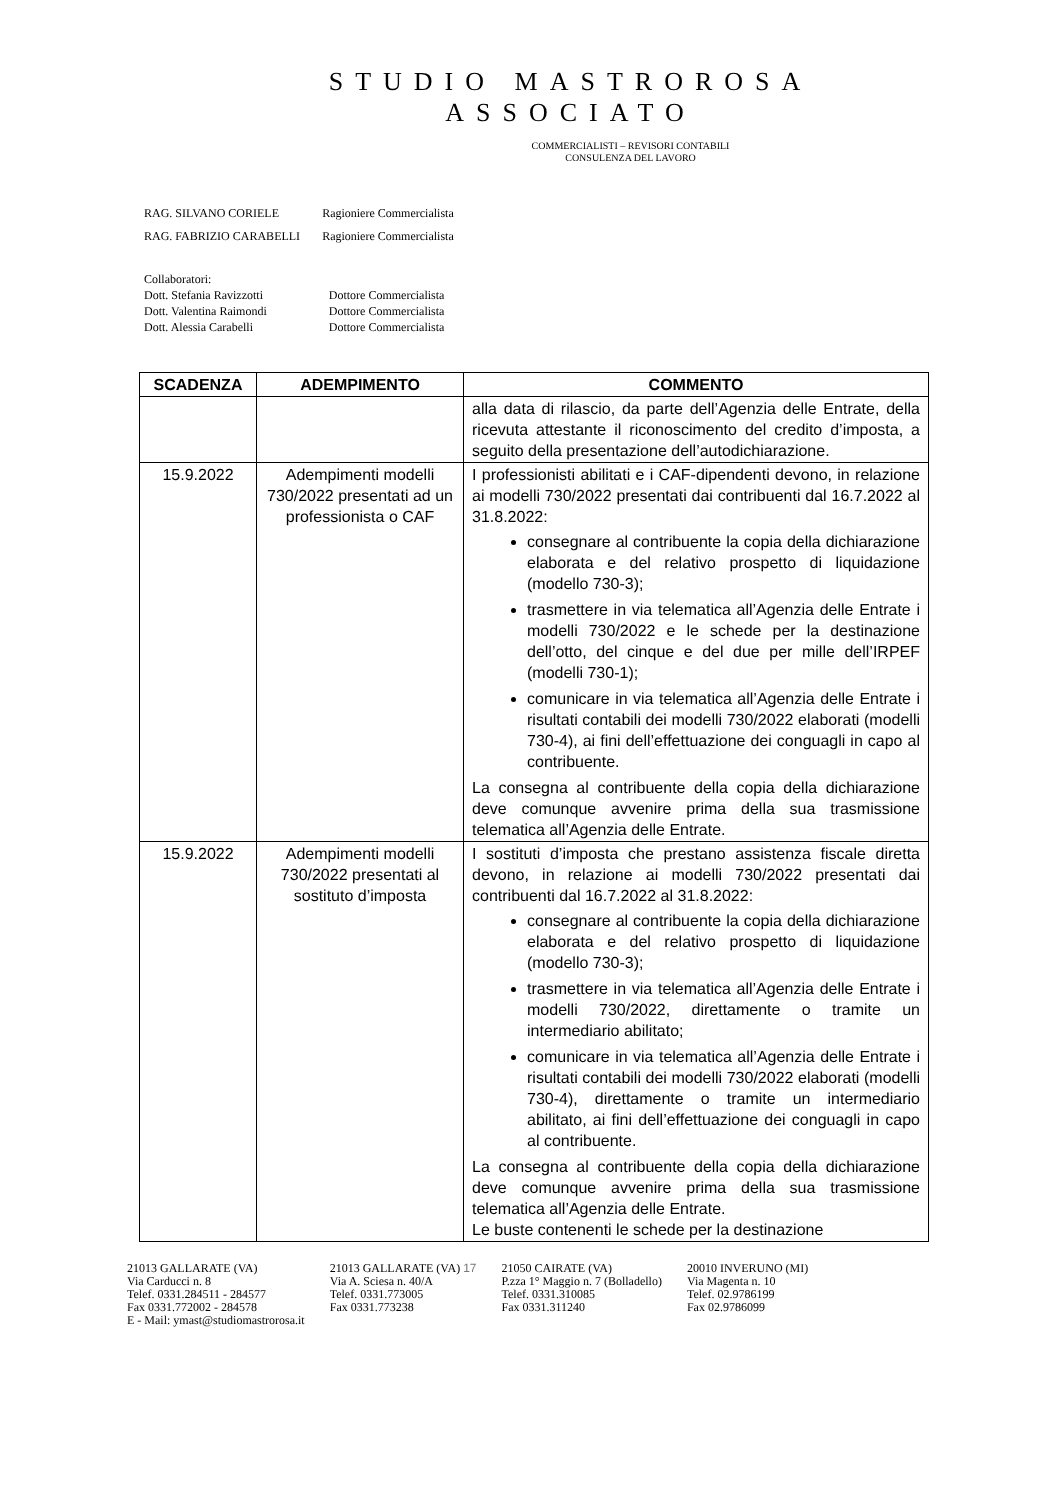STUDIO MASTROROSA
ASSOCIATO
COMMERCIALISTI – REVISORI CONTABILI
CONSULENZA DEL LAVORO
| RAG. SILVANO CORIELE | Ragioniere Commercialista |
| RAG. FABRIZIO CARABELLI | Ragioniere Commercialista |
| Collaboratori: | |
| Dott. Stefania Ravizzotti | Dottore Commercialista |
| Dott. Valentina Raimondi | Dottore Commercialista |
| Dott. Alessia Carabelli | Dottore Commercialista |
| SCADENZA | ADEMPIMENTO | COMMENTO |
| --- | --- | --- |
| | | alla data di rilascio, da parte dell’Agenzia delle Entrate, della ricevuta attestante il riconoscimento del credito d’imposta, a seguito della presentazione dell’autodichiarazione. |
| 15.9.2022 | Adempimenti modelli 730/2022 presentati ad un professionista o CAF | I professionisti abilitati e i CAF-dipendenti devono, in relazione ai modelli 730/2022 presentati dai contribuenti dal 16.7.2022 al 31.8.2022: consegnare al contribuente la copia della dichiarazione elaborata e del relativo prospetto di liquidazione (modello 730-3); trasmettere in via telematica all’Agenzia delle Entrate i modelli 730/2022 e le schede per la destinazione dell’otto, del cinque e del due per mille dell’IRPEF (modelli 730-1); comunicare in via telematica all’Agenzia delle Entrate i risultati contabili dei modelli 730/2022 elaborati (modelli 730-4), ai fini dell’effettuazione dei conguagli in capo al contribuente. La consegna al contribuente della copia della dichiarazione deve comunque avvenire prima della sua trasmissione telematica all’Agenzia delle Entrate. |
| 15.9.2022 | Adempimenti modelli 730/2022 presentati al sostituto d’imposta | I sostituti d’imposta che prestano assistenza fiscale diretta devono, in relazione ai modelli 730/2022 presentati dai contribuenti dal 16.7.2022 al 31.8.2022: consegnare al contribuente la copia della dichiarazione elaborata e del relativo prospetto di liquidazione (modello 730-3); trasmettere in via telematica all’Agenzia delle Entrate i modelli 730/2022, direttamente o tramite un intermediario abilitato; comunicare in via telematica all’Agenzia delle Entrate i risultati contabili dei modelli 730/2022 elaborati (modelli 730-4), direttamente o tramite un intermediario abilitato, ai fini dell’effettuazione dei conguagli in capo al contribuente. La consegna al contribuente della copia della dichiarazione deve comunque avvenire prima della sua trasmissione telematica all’Agenzia delle Entrate. Le buste contenenti le schede per la destinazione |
21013 GALLARATE (VA)
Via Carducci n. 8
Telef. 0331.284511 - 284577
Fax 0331.772002 - 284578
E - Mail: ymast@studiomastrorosa.it
21013 GALLARATE (VA) 17
Via A. Sciesa n. 40/A
Telef. 0331.773005
Fax 0331.773238
21050 CAIRATE (VA)
P.zza 1° Maggio n. 7 (Bolladello)
Telef. 0331.310085
Fax 0331.311240
20010 INVERUNO (MI)
Via Magenta n. 10
Telef. 02.9786199
Fax 02.9786099